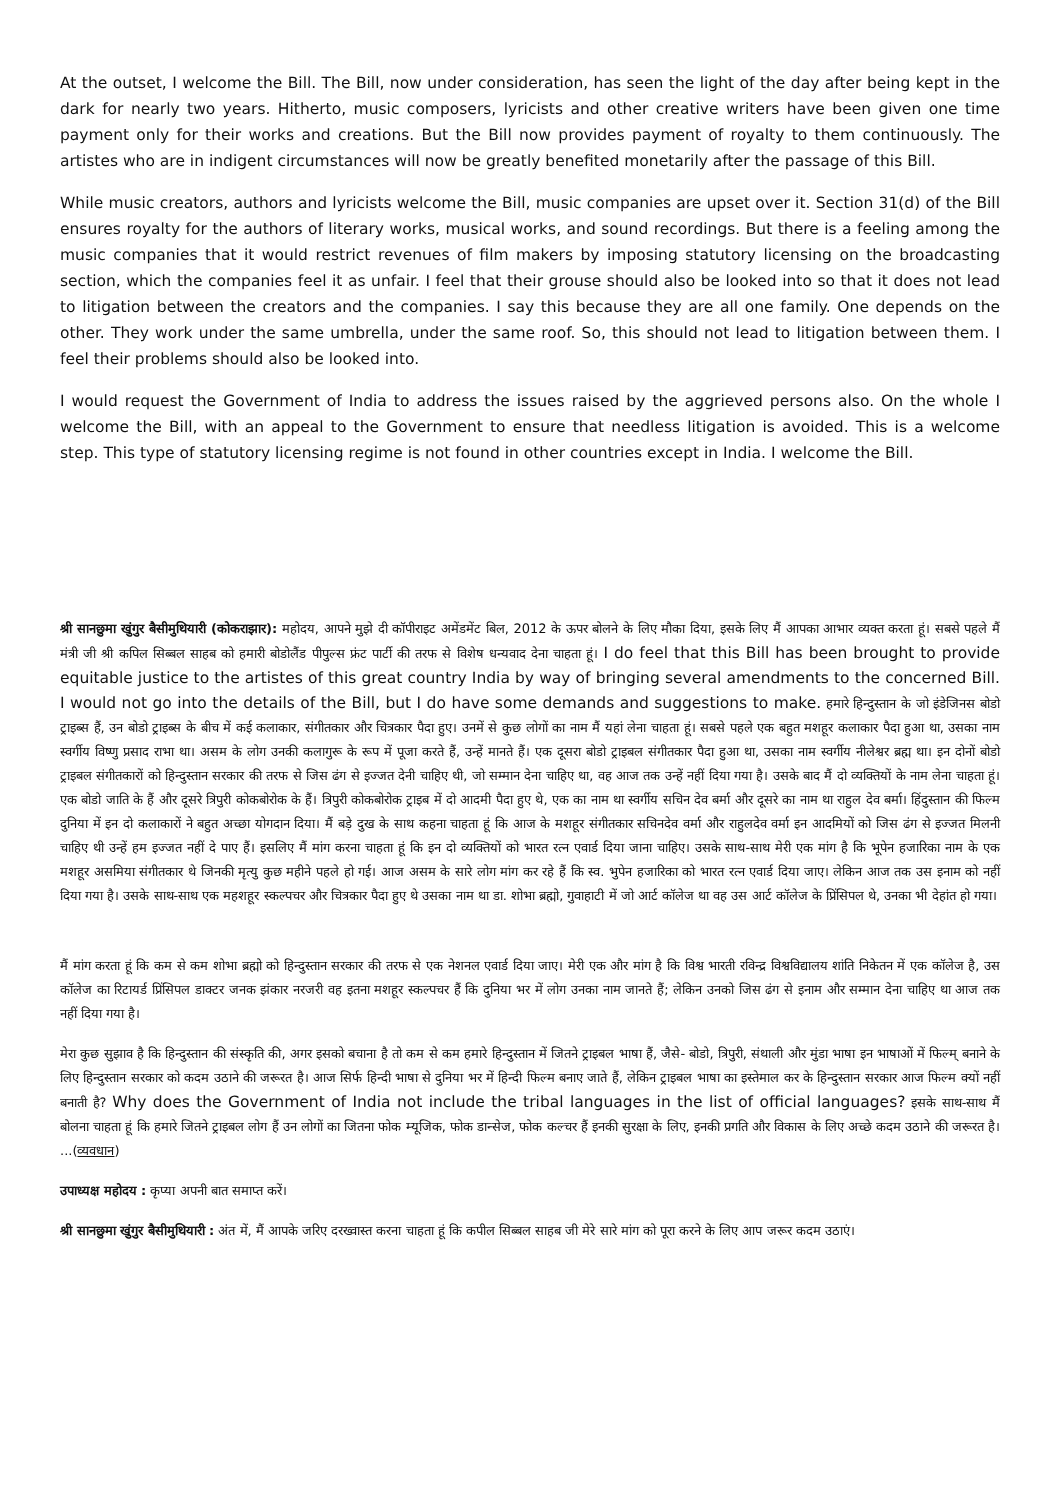At the outset, I welcome the Bill. The Bill, now under consideration, has seen the light of the day after being kept in the dark for nearly two years. Hitherto, music composers, lyricists and other creative writers have been given one time payment only for their works and creations. But the Bill now provides payment of royalty to them continuously. The artistes who are in indigent circumstances will now be greatly benefited monetarily after the passage of this Bill.
While music creators, authors and lyricists welcome the Bill, music companies are upset over it. Section 31(d) of the Bill ensures royalty for the authors of literary works, musical works, and sound recordings. But there is a feeling among the music companies that it would restrict revenues of film makers by imposing statutory licensing on the broadcasting section, which the companies feel it as unfair. I feel that their grouse should also be looked into so that it does not lead to litigation between the creators and the companies. I say this because they are all one family. One depends on the other. They work under the same umbrella, under the same roof. So, this should not lead to litigation between them. I feel their problems should also be looked into.
I would request the Government of India to address the issues raised by the aggrieved persons also. On the whole I welcome the Bill, with an appeal to the Government to ensure that needless litigation is avoided. This is a welcome step. This type of statutory licensing regime is not found in other countries except in India. I welcome the Bill.
श्री सानछुमा खुंगुर बैसीमुथियारी (कोकराझार): महोदय, आपने मुझे दी कॉपीराइट अमेंडमेंट बिल, 2012 के ऊपर बोलने के लिए मौका दिया, इसके लिए मैं आपका आभार व्यक्त करता हूं। सबसे पहले मैं मंत्री जी श्री कपिल सिब्बल साहब को हमारी बोडोलैंड पीपुल्स फ्रंट पार्टी की तरफ से विशेष धन्यवाद देना चाहता हूं। I do feel that this Bill has been brought to provide equitable justice to the artistes of this great country India by way of bringing several amendments to the concerned Bill. I would not go into the details of the Bill, but I do have some demands and suggestions to make. हमारे हिन्दुस्तान के जो इंडेजिनस बोडो ट्राइब्स हैं, उन बोडो ट्राइब्स के बीच में कई कलाकार, संगीतकार और चित्रकार पैदा हुए। उनमें से कुछ लोगों का नाम मैं यहां लेना चाहता हूं। सबसे पहले एक बहुत मशहूर कलाकार पैदा हुआ था, उसका नाम स्वर्गीय विष्णु प्रसाद राभा था। असम के लोग उनकी कलागुरू के रूप में पूजा करते हैं, उन्हें मानते हैं। एक दूसरा बोडो ट्राइबल संगीतकार पैदा हुआ था, उसका नाम स्वर्गीय नीलेश्वर ब्रह्म था। इन दोनों बोडो ट्राइबल संगीतकारों को हिन्दुस्तान सरकार की तरफ से जिस ढंग से इज्जत देनी चाहिए थी, जो सम्मान देना चाहिए था, वह आज तक उन्हें नहीं दिया गया है। उसके बाद मैं दो व्यक्तियों के नाम लेना चाहता हूं। एक बोडो जाति के हैं और दूसरे त्रिपुरी कोकबोरोक के हैं। त्रिपुरी कोकबोरोक ट्राइब में दो आदमी पैदा हुए थे, एक का नाम था स्वर्गीय सचिन देव बर्मा और दूसरे का नाम था राहुल देव बर्मा। हिंदुस्तान की फिल्म दुनिया में इन दो कलाकारों ने बहुत अच्छा योगदान दिया। मैं बड़े दुख के साथ कहना चाहता हूं कि आज के मशहूर संगीतकार सचिनदेव वर्मा और राहुलदेव वर्मा इन आदमियों को जिस ढंग से इज्जत मिलनी चाहिए थी उन्हें हम इज्जत नहीं दे पाए हैं। इसलिए मैं मांग करना चाहता हूं कि इन दो व्यक्तियों को भारत रत्न एवार्ड दिया जाना चाहिए। उसके साथ-साथ मेरी एक मांग है कि भूपेन हजारिका नाम के एक मशहूर असमिया संगीतकार थे जिनकी मृत्यु कुछ महीने पहले हो गई। आज असम के सारे लोग मांग कर रहे हैं कि स्व. भुपेन हजारिका को भारत रत्न एवार्ड दिया जाए। लेकिन आज तक उस इनाम को नहीं दिया गया है। उसके साथ-साथ एक महशहूर स्कल्पचर और चित्रकार पैदा हुए थे उसका नाम था डा. शोभा ब्रह्मो, गुवाहाटी में जो आर्ट कॉलेज था वह उस आर्ट कॉलेज के प्रिंसिपल थे, उनका भी देहांत हो गया।
मैं मांग करता हूं कि कम से कम शोभा ब्रह्मो को हिन्दुस्तान सरकार की तरफ से एक नेशनल एवार्ड दिया जाए। मेरी एक और मांग है कि विश्व भारती रविन्द्र विश्वविद्यालय शांति निकेतन में एक कॉलेज है, उस कॉलेज का रिटायर्ड प्रिंसिपल डाक्टर जनक झंकार नरजरी वह इतना मशहूर स्कल्पचर हैं कि दुनिया भर में लोग उनका नाम जानते हैं; लेकिन उनको जिस ढंग से इनाम और सम्मान देना चाहिए था आज तक नहीं दिया गया है।
मेरा कुछ सुझाव है कि हिन्दुस्तान की संस्कृति की, अगर इसको बचाना है तो कम से कम हमारे हिन्दुस्तान में जितने ट्राइबल भाषा हैं, जैसे- बोडो, त्रिपुरी, संथाली और मुंडा भाषा इन भाषाओं में फिल्म् बनाने के लिए हिन्दुस्तान सरकार को कदम उठाने की जरूरत है। आज सिर्फ हिन्दी भाषा से दुनिया भर में हिन्दी फिल्म बनाए जाते हैं, लेकिन ट्राइबल भाषा का इस्तेमाल कर के हिन्दुस्तान सरकार आज फिल्म क्यों नहीं बनाती है? Why does the Government of India not include the tribal languages in the list of official languages? इसके साथ-साथ मैं बोलना चाहता हूं कि हमारे जितने ट्राइबल लोग हैं उन लोगों का जितना फोक म्यूजिक, फोक डान्सेज, फोक कल्चर हैं इनकी सुरक्षा के लिए, इनकी प्रगति और विकास के लिए अच्छे कदम उठाने की जरूरत है। ...(व्यवधान)
उपाध्यक्ष महोदय : कृप्या अपनी बात समाप्त करें।
श्री सानछुमा खुंगुर बैसीमुथियारी : अंत में, मैं आपके जरिए दरख्वास्त करना चाहता हूं कि कपील सिब्बल साहब जी मेरे सारे मांग को पूरा करने के लिए आप जरूर कदम उठाएं।